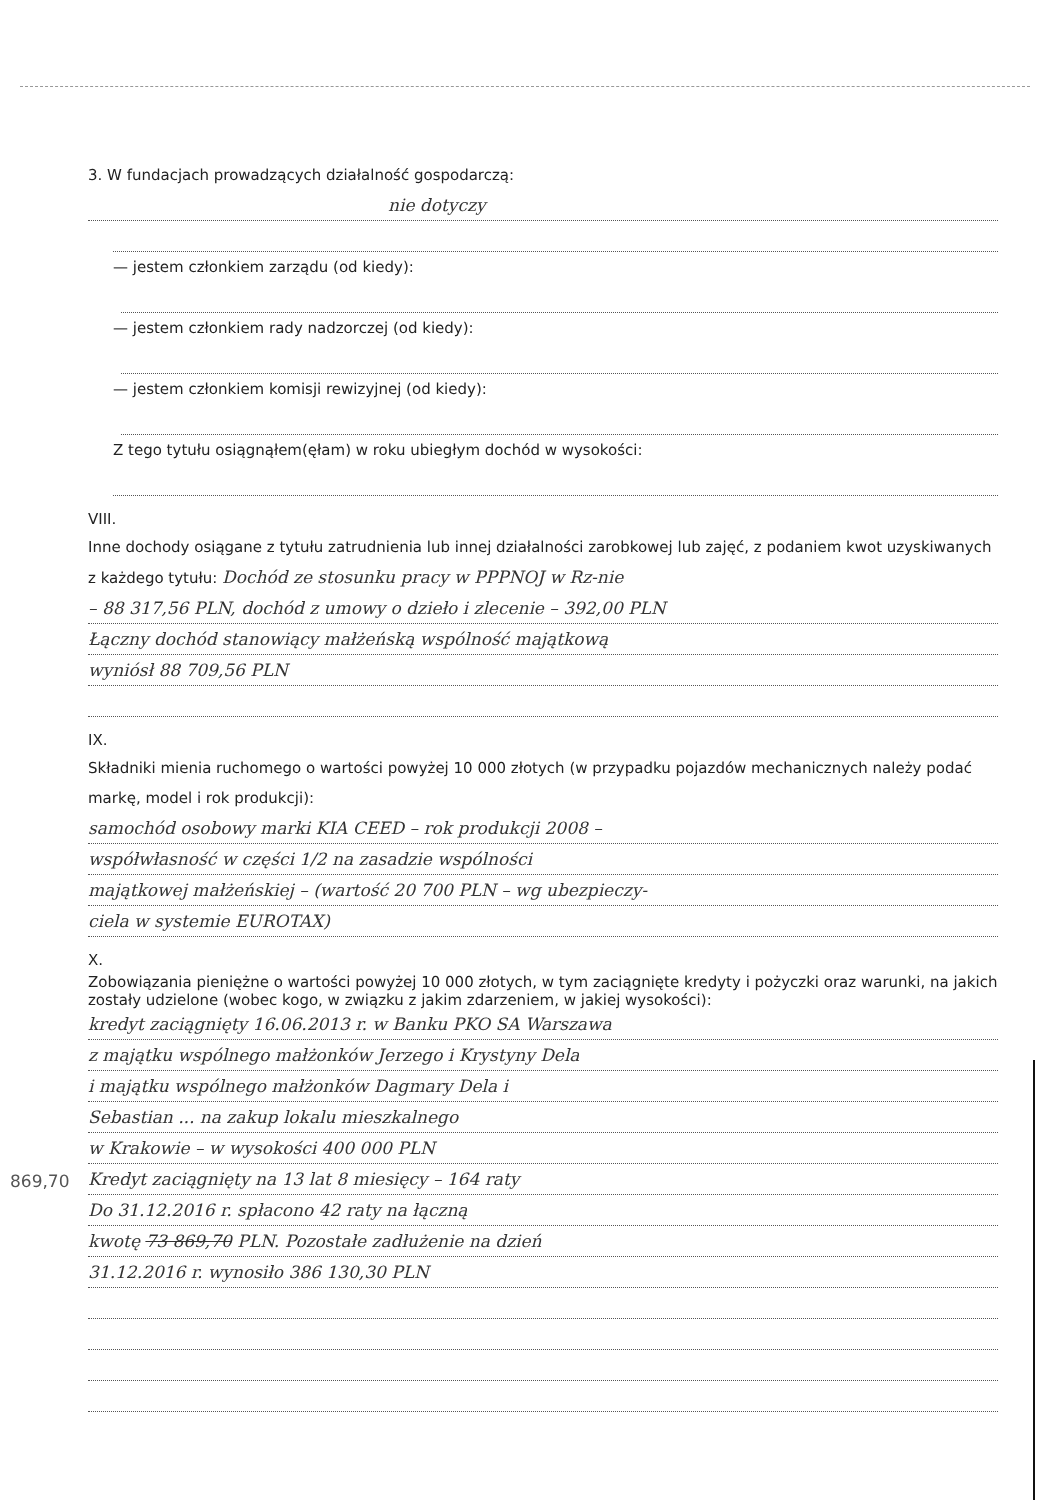3. W fundacjach prowadzących działalność gospodarczą:
nie dotyczy
— jestem członkiem zarządu (od kiedy):
— jestem członkiem rady nadzorczej (od kiedy):
— jestem członkiem komisji rewizyjnej (od kiedy):
Z tego tytułu osiągnąłem(ęłam) w roku ubiegłym dochód w wysokości:
VIII.
Inne dochody osiągane z tytułu zatrudnienia lub innej działalności zarobkowej lub zajęć, z podaniem kwot uzyskiwanych z każdego tytułu: Dochód ze stosunku pracy w PPPNOJ w Rz-nie
– 88 317,56 PLN, dochód z umowy o dzieło i zlecenie – 392,00 PLN
Łączny dochód stanowiący małżeńską wspólność majątkową
wyniósł 88 709,56 PLN
IX.
Składniki mienia ruchomego o wartości powyżej 10 000 złotych (w przypadku pojazdów mechanicznych należy podać markę, model i rok produkcji):
samochód osobowy marki KIA CEED – rok produkcji 2008 –
współwłasność w części 1/2 na zasadzie wspólności
majątkowej małżeńskiej – (wartość 20 700 PLN – wg ubezpieczy-
ciela w systemie EUROTAX)
X.
Zobowiązania pieniężne o wartości powyżej 10 000 złotych, w tym zaciągnięte kredyty i pożyczki oraz warunki, na jakich zostały udzielone (wobec kogo, w związku z jakim zdarzeniem, w jakiej wysokości):
kredyt zaciągnięty 16.06.2013 r. w Banku PKO SA Warszawa
z majątku wspólnego małżonków Jerzego i Krystyny Dela
i majątku wspólnego małżonków Dagmary Dela i
Sebastian ... na zakup lokalu mieszkalnego
w Krakowie – w wysokości 400 000 PLN
Kredyt zaciągnięty na 13 lat 8 miesięcy – 164 raty
Do 31.12.2016 r. spłacono 42 raty na łączną
kwotę 73 869,70 PLN. Pozostałe zadłużenie na dzień
31.12.2016 r. wynosiło 386 130,30 PLN
869,70